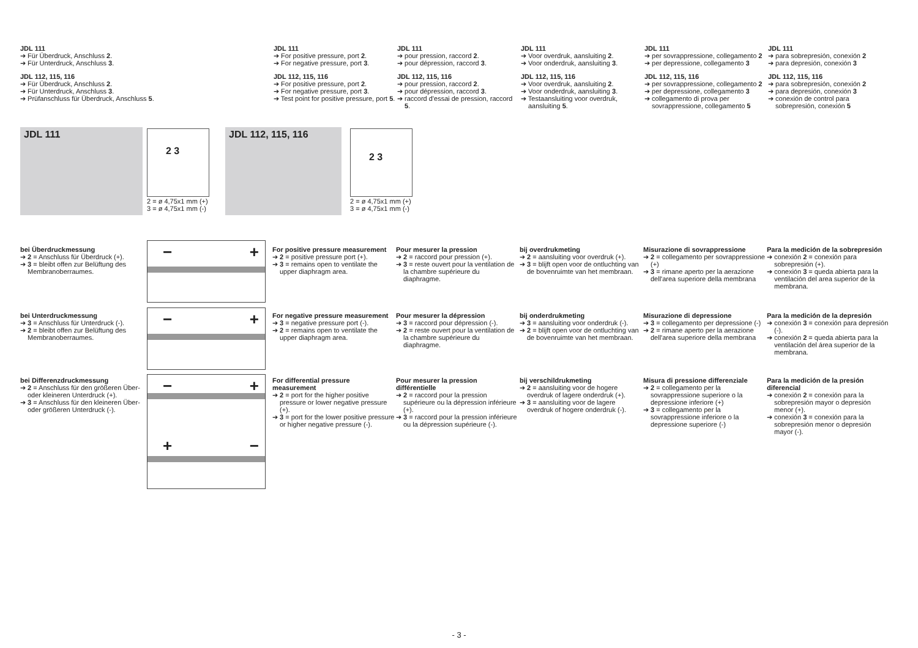JDL 111
➔ Für Überdruck, Anschluss 2.
➔ Für Unterdruck, Anschluss 3.
JDL 112, 115, 116
➔ Für Überdruck, Anschluss 2.
➔ Für Unterdruck, Anschluss 3.
➔ Prüfanschluss für Überdruck, Anschluss 5.
JDL 111
➔ For positive pressure, port 2.
➔ For negative pressure, port 3.
JDL 112, 115, 116
➔ For positive pressure, port 2.
➔ For negative pressure, port 3.
➔ Test point for positive pressure, port 5.
JDL 111
➔ pour pression, raccord 2.
➔ pour dépression, raccord 3.
JDL 112, 115, 116
➔ pour pression, raccord 2.
➔ pour dépression, raccord 3.
➔ raccord d'essai de pression, raccord 5.
JDL 111
➔ Voor overdruk, aansluiting 2.
➔ Voor onderdruk, aansluiting 3.
JDL 112, 115, 116
➔ Voor overdruk, aansluiting 2.
➔ Voor onderdruk, aansluiting 3.
➔ Testaansluiting voor overdruk, aansluiting 5.
JDL 111
➔ per sovrappressione, collegamento 2
➔ per depressione, collegamento 3
JDL 112, 115, 116
➔ per sovrappressione, collegamento 2
➔ per depressione, collegamento 3
➔ collegamento di prova per sovrappressione, collegamento 5
JDL 111
➔ para sobrepresión, conexión 2
➔ para depresión, conexión 3
JDL 112, 115, 116
➔ para sobrepresión, conexión 2
➔ para depresión, conexión 3
➔ conexión de control para sobrepresión, conexión 5
JDL 111 2 3
2 = ø 4,75x1 mm (+)
3 = ø 4,75x1 mm (-)
JDL 112, 115, 116 2 3
2 = ø 4,75x1 mm (+)
3 = ø 4,75x1 mm (-)
bei Überdruckmessung
➔ 2 = Anschluss für Überdruck (+).
➔ 3 = bleibt offen zur Belüftung des Membranoberraumes.
For positive pressure measurement
➔ 2 = positive pressure port (+).
➔ 3 = remains open to ventilate the upper diaphragm area.
Pour mesurer la pression
➔ 2 = raccord pour pression (+).
➔ 3 = reste ouvert pour la ventilation de la chambre supérieure du diaphragme.
bij overdrukmeting
➔ 2 = aansluiting voor overdruk (+).
➔ 3 = blijft open voor de ontluchting van de bovenruimte van het membraan.
Misurazione di sovrappressione
➔ 2 = collegamento per sovrappressione (+)
➔ 3 = rimane aperto per la aerazione dell'area superiore della membrana
Para la medición de la sobrepresión
➔ conexión 2 = conexión para sobrepresión (+).
➔ conexión 3 = queda abierta para la ventilación del area superior de la membrana.
bei Unterdruckmessung
➔ 3 = Anschluss für Unterdruck (-).
➔ 2 = bleibt offen zur Belüftung des Membranoberraumes.
For negative pressure measurement
➔ 3 = negative pressure port (-).
➔ 2 = remains open to ventilate the upper diaphragm area.
Pour mesurer la dépression
➔ 3 = raccord pour dépression (-).
➔ 2 = reste ouvert pour la ventilation de la chambre supérieure du diaphragme.
bij onderdrukmeting
➔ 3 = aansluiting voor onderdruk (-).
➔ 2 = blijft open voor de ontluchting van de bovenruimte van het membraan.
Misurazione di depressione
➔ 3 = collegamento per depressione (-)
➔ 2 = rimane aperto per la aerazione dell'area superiore della membrana
Para la medición de la depresión
➔ conexión 3 = conexión para depresión (-).
➔ conexión 2 = queda abierta para la ventilación del área superior de la membrana.
bei Differenzdruckmessung
➔ 2 = Anschluss für den größeren Über- oder kleineren Unterdruck (+).
➔ 3 = Anschluss für den kleineren Über- oder größeren Unterdruck (-).
For differential pressure measurement
➔ 2 = port for the higher positive pressure or lower negative pressure (+).
➔ 3 = port for the lower positive pressure or higher negative pressure (-).
Pour mesurer la pression différentielle
➔ 2 = raccord pour la pression supérieure ou la dépression inférieure (+).
➔ 3 = raccord pour la pression inférieure ou la dépression supérieure (-).
bij verschildrukmeting
➔ 2 = aansluiting voor de hogere overdruk of lagere onderdruk (+).
➔ 3 = aansluiting voor de lagere overdruk of hogere onderdruk (-).
Misura di pressione differenziale
➔ 2 = collegamento per la sovrappressione superiore o la depressione inferiore (+)
➔ 3 = collegamento per la sovrappressione inferiore o la depressione superiore (-)
Para la medición de la presión diferencial
➔ conexión 2 = conexión para la sobrepresión mayor o depresión menor (+).
➔ conexión 3 = conexión para la sobrepresión menor o depresión mayor (-).
− +
− +
− +
+ −
- 3 -